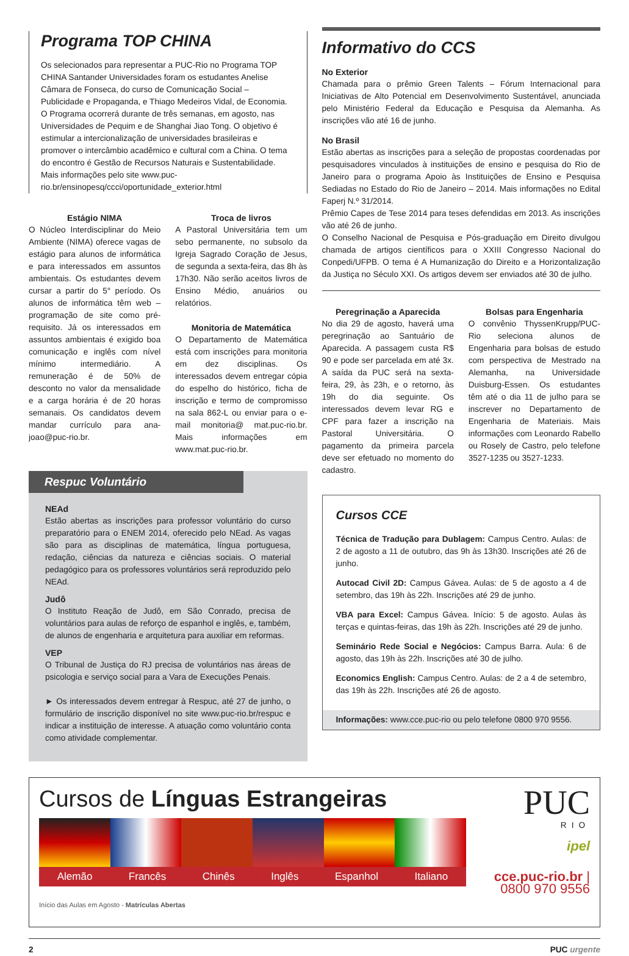Programa TOP CHINA
Os selecionados para representar a PUC-Rio no Programa TOP CHINA Santander Universidades foram os estudantes Anelise Câmara de Fonseca, do curso de Comunicação Social – Publicidade e Propaganda, e Thiago Medeiros Vidal, de Economia. O Programa ocorrerá durante de três semanas, em agosto, nas Universidades de Pequim e de Shanghai Jiao Tong. O objetivo é estimular a intercionalização de universidades brasileiras e promover o intercâmbio acadêmico e cultural com a China. O tema do encontro é Gestão de Recursos Naturais e Sustentabilidade. Mais informações pelo site www.puc-rio.br/ensinopesq/ccci/oportunidade_exterior.html
Estágio NIMA
O Núcleo Interdisciplinar do Meio Ambiente (NIMA) oferece vagas de estágio para alunos de informática e para interessados em assuntos ambientais. Os estudantes devem cursar a partir do 5° período. Os alunos de informática têm web – programação de site como pré-requisito. Já os interessados em assuntos ambientais é exigido boa comunicação e inglês com nível mínimo intermediário. A remuneração é de 50% de desconto no valor da mensalidade e a carga horária é de 20 horas semanais. Os candidatos devem mandar currículo para ana-joao@puc-rio.br.
Troca de livros
A Pastoral Universitária tem um sebo permanente, no subsolo da Igreja Sagrado Coração de Jesus, de segunda a sexta-feira, das 8h às 17h30. Não serão aceitos livros de Ensino Médio, anuários ou relatórios.
Monitoria de Matemática
O Departamento de Matemática está com inscrições para monitoria em dez disciplinas. Os interessados devem entregar cópia do espelho do histórico, ficha de inscrição e termo de compromisso na sala 862-L ou enviar para o e-mail monitoria@ mat.puc-rio.br. Mais informações em www.mat.puc-rio.br.
Respuc Voluntário
NEAd
Estão abertas as inscrições para professor voluntário do curso preparatório para o ENEM 2014, oferecido pelo NEad. As vagas são para as disciplinas de matemática, língua portuguesa, redação, ciências da natureza e ciências sociais. O material pedagógico para os professores voluntários será reproduzido pelo NEAd.
Judô
O Instituto Reação de Judô, em São Conrado, precisa de voluntários para aulas de reforço de espanhol e inglês, e, também, de alunos de engenharia e arquitetura para auxiliar em reformas.
VEP
O Tribunal de Justiça do RJ precisa de voluntários nas áreas de psicologia e serviço social para a Vara de Execuções Penais.
► Os interessados devem entregar à Respuc, até 27 de junho, o formulário de inscrição disponível no site www.puc-rio.br/respuc e indicar a instituição de interesse. A atuação como voluntário conta como atividade complementar.
Informativo do CCS
No Exterior
Chamada para o prêmio Green Talents – Fórum Internacional para Iniciativas de Alto Potencial em Desenvolvimento Sustentável, anunciada pelo Ministério Federal da Educação e Pesquisa da Alemanha. As inscrições vão até 16 de junho.
No Brasil
Estão abertas as inscrições para a seleção de propostas coordenadas por pesquisadores vinculados à instituições de ensino e pesquisa do Rio de Janeiro para o programa Apoio às Instituições de Ensino e Pesquisa Sediadas no Estado do Rio de Janeiro – 2014. Mais informações no Edital Faperj N.º 31/2014.
Prêmio Capes de Tese 2014 para teses defendidas em 2013. As inscrições vão até 26 de junho.
O Conselho Nacional de Pesquisa e Pós-graduação em Direito divulgou chamada de artigos científicos para o XXIII Congresso Nacional do Conpedi/UFPB. O tema é A Humanização do Direito e a Horizontalização da Justiça no Século XXI. Os artigos devem ser enviados até 30 de julho.
Peregrinação a Aparecida
No dia 29 de agosto, haverá uma peregrinação ao Santuário de Aparecida. A passagem custa R$ 90 e pode ser parcelada em até 3x. A saída da PUC será na sexta-feira, 29, às 23h, e o retorno, às 19h do dia seguinte. Os interessados devem levar RG e CPF para fazer a inscrição na Pastoral Universitária. O pagamento da primeira parcela deve ser efetuado no momento do cadastro.
Bolsas para Engenharia
O convênio ThyssenKrupp/PUC-Rio seleciona alunos de Engenharia para bolsas de estudo com perspectiva de Mestrado na Alemanha, na Universidade Duisburg-Essen. Os estudantes têm até o dia 11 de julho para se inscrever no Departamento de Engenharia de Materiais. Mais informações com Leonardo Rabello ou Rosely de Castro, pelo telefone 3527-1235 ou 3527-1233.
Cursos CCE
Técnica de Tradução para Dublagem: Campus Centro. Aulas: de 2 de agosto a 11 de outubro, das 9h às 13h30. Inscrições até 26 de junho.
Autocad Civil 2D: Campus Gávea. Aulas: de 5 de agosto a 4 de setembro, das 19h às 22h. Inscrições até 29 de junho.
VBA para Excel: Campus Gávea. Início: 5 de agosto. Aulas às terças e quintas-feiras, das 19h às 22h. Inscrições até 29 de junho.
Seminário Rede Social e Negócios: Campus Barra. Aula: 6 de agosto, das 19h às 22h. Inscrições até 30 de julho.
Economics English: Campus Centro. Aulas: de 2 a 4 de setembro, das 19h às 22h. Inscrições até 26 de agosto.
Informações: www.cce.puc-rio ou pelo telefone 0800 970 9556.
Cursos de Línguas Estrangeiras
Alemão Francês Chinês Inglês Espanhol Italiano
Início das Aulas em Agosto - Matrículas Abertas
PUC
RIO
ipel
cce.puc-rio.br | 0800 970 9556
2 PUC urgente